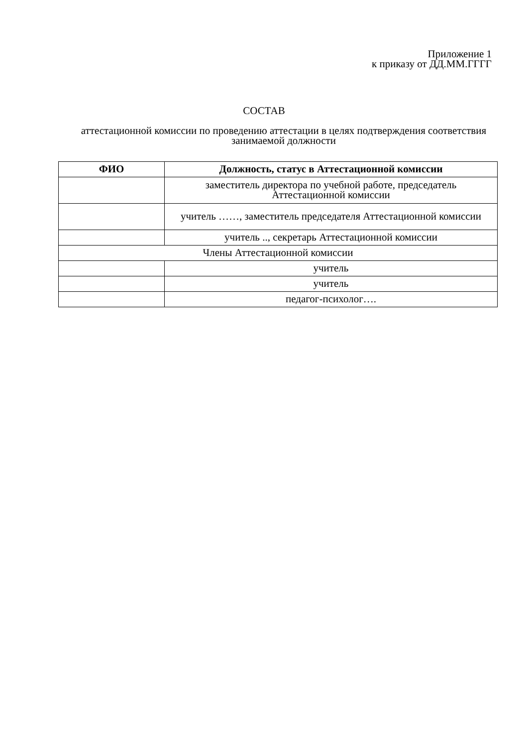Приложение 1
к приказу от ДД.ММ.ГГГГ
СОСТАВ
аттестационной комиссии по проведению аттестации в целях подтверждения соответствия занимаемой должности
| ФИО | Должность, статус в Аттестационной комиссии |
| --- | --- |
| | заместитель директора по учебной работе, председатель Аттестационной комиссии |
| | учитель ……, заместитель председателя Аттестационной комиссии |
| | учитель .., секретарь Аттестационной комиссии |
| Члены Аттестационной комиссии | |
| | учитель |
| | учитель |
| | педагог-психолог…. |